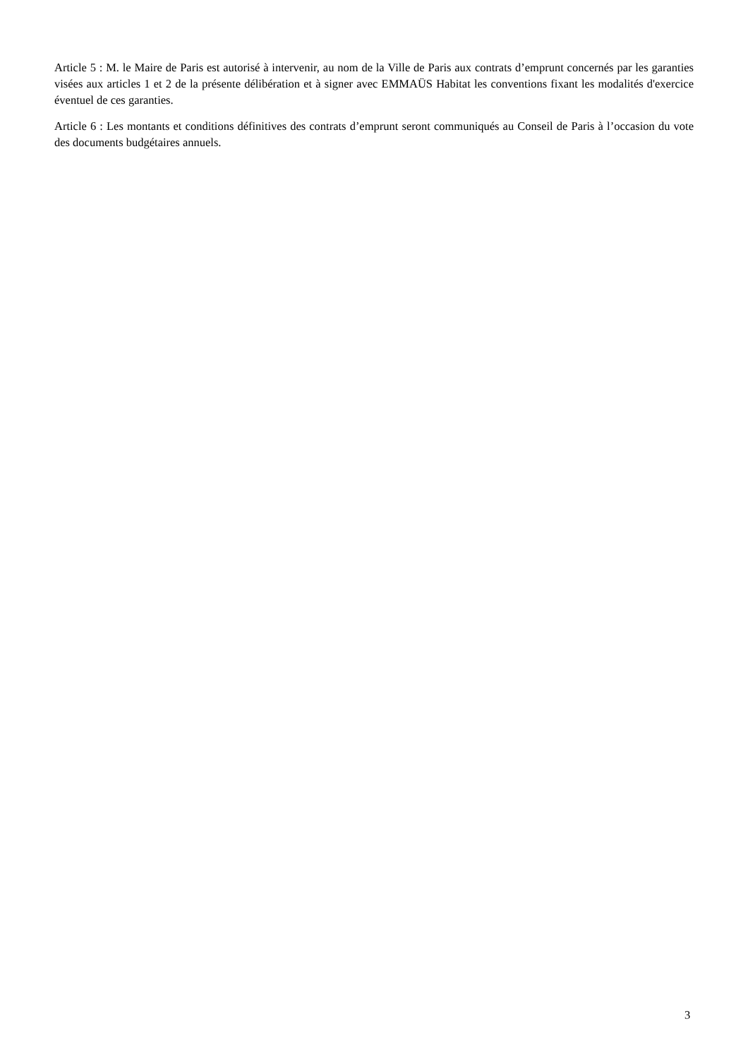Article 5 : M. le Maire de Paris est autorisé à intervenir, au nom de la Ville de Paris aux contrats d’emprunt concernés par les garanties visées aux articles 1 et 2 de la présente délibération et à signer avec EMMAÜS Habitat les conventions fixant les modalités d'exercice éventuel de ces garanties.
Article 6 : Les montants et conditions définitives des contrats d’emprunt seront communiqués au Conseil de Paris à l’occasion du vote des documents budgétaires annuels.
3